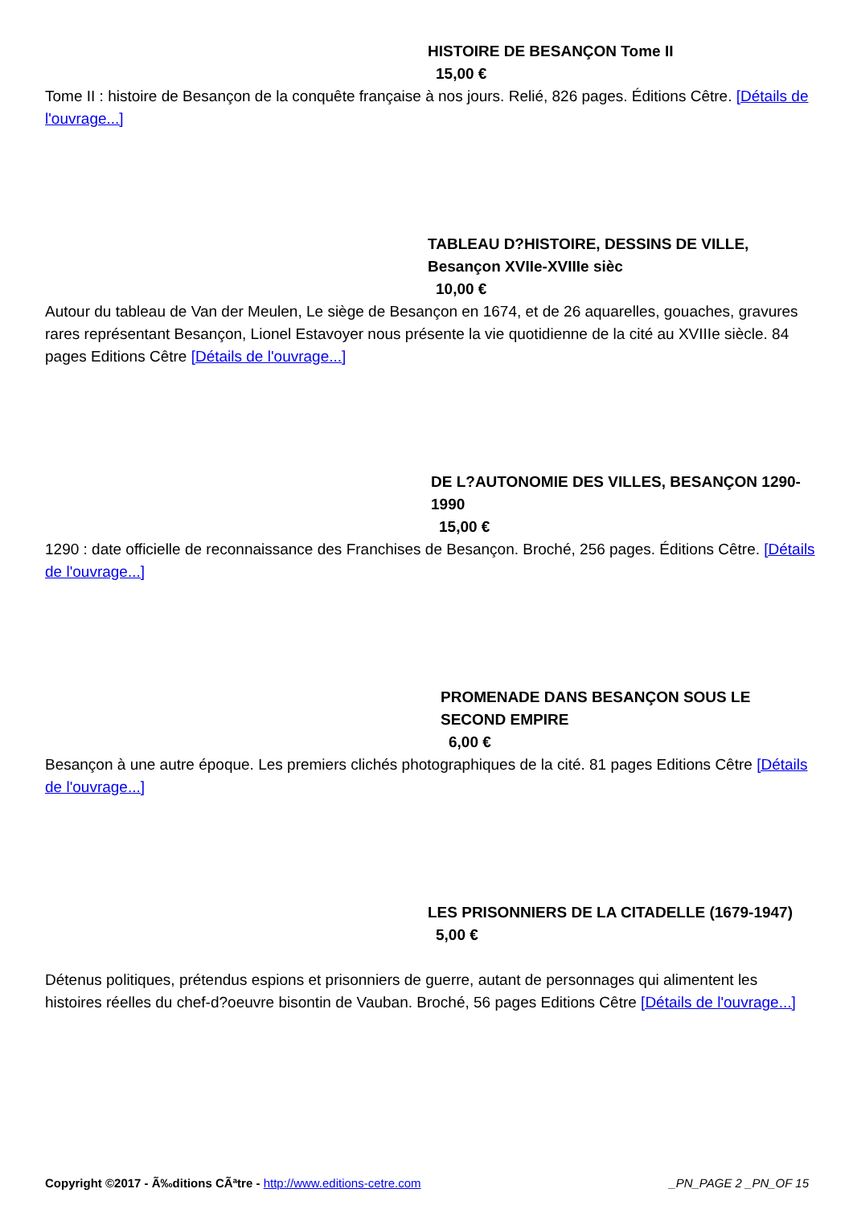HISTOIRE DE BESANÇON Tome II
15,00 €
Tome II : histoire de Besançon de la conquête française à nos jours. Relié, 826 pages. Éditions Cêtre. [Détails de l'ouvrage...]
TABLEAU D?HISTOIRE, DESSINS DE VILLE, Besançon XVIIe-XVIIIe sièc
10,00 €
Autour du tableau de Van der Meulen, Le siège de Besançon en 1674, et de 26 aquarelles, gouaches, gravures rares représentant Besançon, Lionel Estavoyer nous présente la vie quotidienne de la cité au XVIIIe siècle. 84 pages Editions Cêtre [Détails de l'ouvrage...]
DE L?AUTONOMIE DES VILLES, BESANÇON 1290-1990
15,00 €
1290 : date officielle de reconnaissance des Franchises de Besançon. Broché, 256 pages. Éditions Cêtre. [Détails de l'ouvrage...]
PROMENADE DANS BESANÇON SOUS LE SECOND EMPIRE
6,00 €
Besançon à une autre époque. Les premiers clichés photographiques de la cité. 81 pages Editions Cêtre [Détails de l'ouvrage...]
LES PRISONNIERS DE LA CITADELLE (1679-1947)
5,00 €
Détenus politiques, prétendus espions et prisonniers de guerre, autant de personnages qui alimentent les histoires réelles du chef-d?oeuvre bisontin de Vauban. Broché, 56 pages Editions Cêtre [Détails de l'ouvrage...]
Copyright ©2017 - Ã‰ditions CÃªtre - http://www.editions-cetre.com _PN_PAGE 2 _PN_OF 15